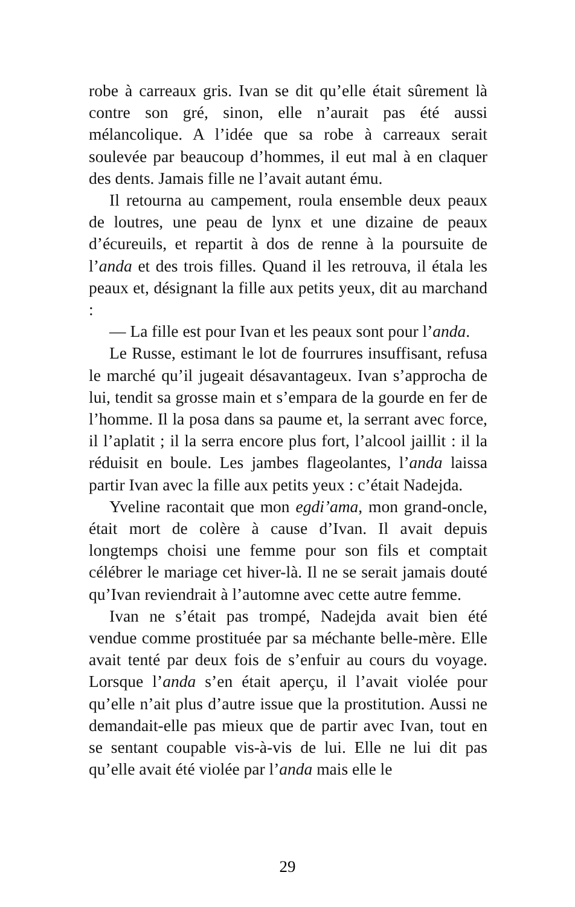robe à carreaux gris. Ivan se dit qu’elle était sûrement là contre son gré, sinon, elle n’aurait pas été aussi mélancolique. A l’idée que sa robe à carreaux serait soulevée par beaucoup d’hommes, il eut mal à en claquer des dents. Jamais fille ne l’avait autant ému.
Il retourna au campement, roula ensemble deux peaux de loutres, une peau de lynx et une dizaine de peaux d’écureuils, et repartit à dos de renne à la poursuite de l’anda et des trois filles. Quand il les retrouva, il étala les peaux et, désignant la fille aux petits yeux, dit au marchand :
— La fille est pour Ivan et les peaux sont pour l’anda.
Le Russe, estimant le lot de fourrures insuffisant, refusa le marché qu’il jugeait désavantageux. Ivan s’approcha de lui, tendit sa grosse main et s’empara de la gourde en fer de l’homme. Il la posa dans sa paume et, la serrant avec force, il l’aplatit ; il la serra encore plus fort, l’alcool jaillit : il la réduisit en boule. Les jambes flageolantes, l’anda laissa partir Ivan avec la fille aux petits yeux : c’était Nadejda.
Yveline racontait que mon egdi’ama, mon grand-oncle, était mort de colère à cause d’Ivan. Il avait depuis longtemps choisi une femme pour son fils et comptait célébrer le mariage cet hiver-là. Il ne se serait jamais douté qu’Ivan reviendrait à l’automne avec cette autre femme.
Ivan ne s’était pas trompé, Nadejda avait bien été vendue comme prostituée par sa méchante belle-mère. Elle avait tenté par deux fois de s’enfuir au cours du voyage. Lorsque l’anda s’en était aperçu, il l’avait violée pour qu’elle n’ait plus d’autre issue que la prostitution. Aussi ne demandait-elle pas mieux que de partir avec Ivan, tout en se sentant coupable vis-à-vis de lui. Elle ne lui dit pas qu’elle avait été violée par l’anda mais elle le
29